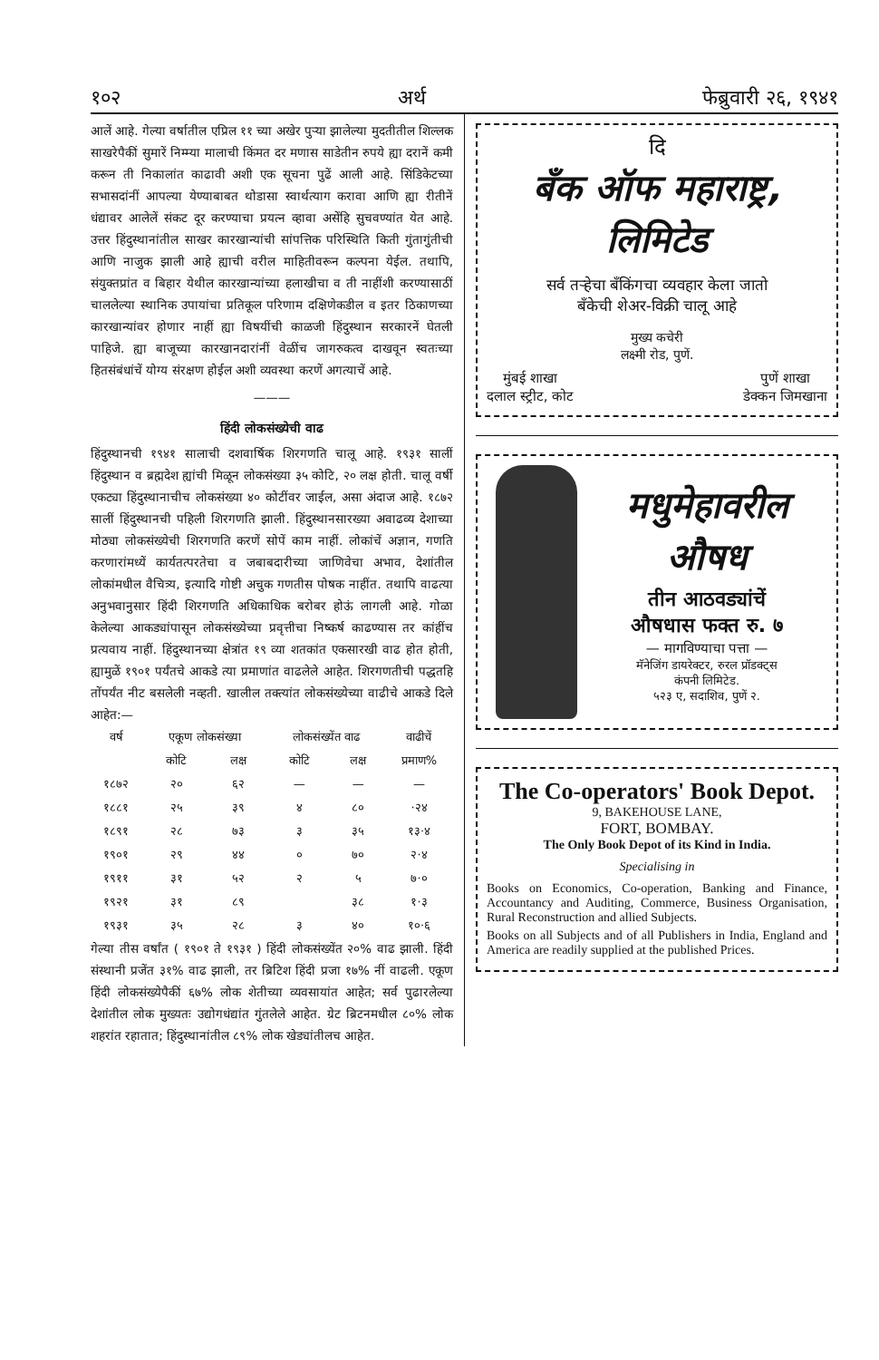१०२ अर्थ फेब्रुवारी २६, १९४१
आलें आहे. गेल्या वर्षातील एप्रिल ११ च्या अखेर पुऱ्या झालेल्या मुदतीतील शिल्लक साखरेपैकीं सुमारें निम्म्या मालाची किंमत दर मणास साडेतीन रुपये ह्या दरानें कमी करून ती निकालांत काढावी अशी एक सूचना पुढें आली आहे. सिंडिकेटच्या सभासदांनीं आपल्या येण्याबाबत थोडासा स्वार्थत्याग करावा आणि ह्या रीतीनें धंद्यावर आलेलें संकट दूर करण्याचा प्रयत्न व्हावा असेंहि सुचवण्यांत येत आहे. उत्तर हिंदुस्थानांतील साखर कारखान्यांची सांपत्तिक परिस्थिति किती गुंतागुंतीची आणि नाजुक झाली आहे ह्याची वरील माहितीवरून कल्पना येईल. तथापि, संयुक्तप्रांत व बिहार येथील कारखान्यांच्या हलाखीचा व ती नाहींशी करण्यासाठीं चाललेल्या स्थानिक उपायांचा प्रतिकूल परिणाम दक्षिणेकडील व इतर ठिकाणच्या कारखान्यांवर होणार नाहीं ह्या विषयींची काळजी हिंदुस्थान सरकारनें घेतली पाहिजे. ह्या बाजूच्या कारखानदारांनीं वेळींच जागरुकत्व दाखवून स्वतःच्या हितसंबंधांचें योग्य संरक्षण होईल अशी व्यवस्था करणें अगत्याचें आहे.
———
हिंदी लोकसंख्येची वाढ
हिंदुस्थानची १९४१ सालाची दशवार्षिक शिरगणति चालू आहे. १९३१ सालीं हिंदुस्थान व ब्रह्मदेश ह्यांची मिळून लोकसंख्या ३५ कोटि, २० लक्ष होती. चालू वर्षी एकट्या हिंदुस्थानाचीच लोकसंख्या ४० कोटींवर जाईल, असा अंदाज आहे. १८७२ सालीं हिंदुस्थानची पहिली शिरगणति झाली. हिंदुस्थानसारख्या अवाढव्य देशाच्या मोठ्या लोकसंख्येची शिरगणति करणें सोपें काम नाहीं. लोकांचें अज्ञान, गणति करणारांमध्यें कार्यतत्परतेचा व जबाबदारीच्या जाणिवेचा अभाव, देशांतील लोकांमधील वैचित्र्य, इत्यादि गोष्टी अचुक गणतीस पोषक नाहींत. तथापि वाढत्या अनुभवानुसार हिंदी शिरगणति अधिकाधिक बरोबर होऊं लागली आहे. गोळा केलेल्या आकड्यांपासून लोकसंख्येच्या प्रवृत्तीचा निष्कर्ष काढण्यास तर कांहींच प्रत्यवाय नाहीं. हिंदुस्थानच्या क्षेत्रांत १९ व्या शतकांत एकसारखी वाढ होत होती, ह्यामुळें १९०१ पर्यंतचे आकडे त्या प्रमाणांत वाढलेले आहेत. शिरगणतीची पद्धतहि तोंपर्यंत नीट बसलेली नव्हती. खालील तक्त्यांत लोकसंख्येच्या वाढीचे आकडे दिले आहेत:—
| वर्ष | एकूण लोकसंख्या | | लोकसंख्येंत वाढ | | वाढीचें |
| --- | --- | --- | --- | --- | --- |
| | कोटि | लक्ष | कोटि | लक्ष | प्रमाण% |
| १८७२ | २० | ६२ | — | — | — |
| १८८१ | २५ | ३९ | ४ | ८० | ·२४ |
| १८९१ | २८ | ७३ | ३ | ३५ | १३·४ |
| १९०१ | २९ | ४४ | ० | ७० | २·४ |
| १९११ | ३१ | ५२ | २ | ५ | ७·० |
| १९२१ | ३१ | ८९ | | ३८ | १·३ |
| १९३१ | ३५ | २८ | ३ | ४० | १०·६ |
गेल्या तीस वर्षांत ( १९०१ ते १९३१ ) हिंदी लोकसंख्येंत २०% वाढ झाली. हिंदी संस्थानी प्रजेंत ३१% वाढ झाली, तर ब्रिटिश हिंदी प्रजा १७% नीं वाढली. एकूण हिंदी लोकसंख्येपैकीं ६७% लोक शेतीच्या व्यवसायांत आहेत; सर्व पुढारलेल्या देशांतील लोक मुख्यतः उद्योगधंद्यांत गुंतलेले आहेत. ग्रेट ब्रिटनमधील ८०% लोक शहरांत रहातात; हिंदुस्थानांतील ८९% लोक खेड्यांतीलच आहेत.
दि
बँक ऑफ महाराष्ट्र,
लिमिटेड
सर्व तऱ्हेचा बँकिंगचा व्यवहार केला जातो
बँकेची शेअर-विक्री चालू आहे
मुख्य कचेरी
लक्ष्मी रोड, पुणें.
मुंबई शाखा
दलाल स्ट्रीट, कोट पुणें शाखा
डेक्कन जिमखाना
मधुमेहावरील
औषध
तीन आठवड्यांचें
औषधास फक्त रु. ७
— मागविण्याचा पत्ता —
मॅनेजिंग डायरेक्टर, रुरल प्रॉडक्ट्स
कंपनी लिमिटेड.
५२३ ए, सदाशिव, पुणें २.
The Co-operators' Book Depot.
9, BAKEHOUSE LANE,
FORT, BOMBAY.
The Only Book Depot of its Kind in India.
Specialising in
Books on Economics, Co-operation, Banking and Finance, Accountancy and Auditing, Commerce, Business Organisation, Rural Reconstruction and allied Subjects.
Books on all Subjects and of all Publishers in India, England and America are readily supplied at the published Prices.